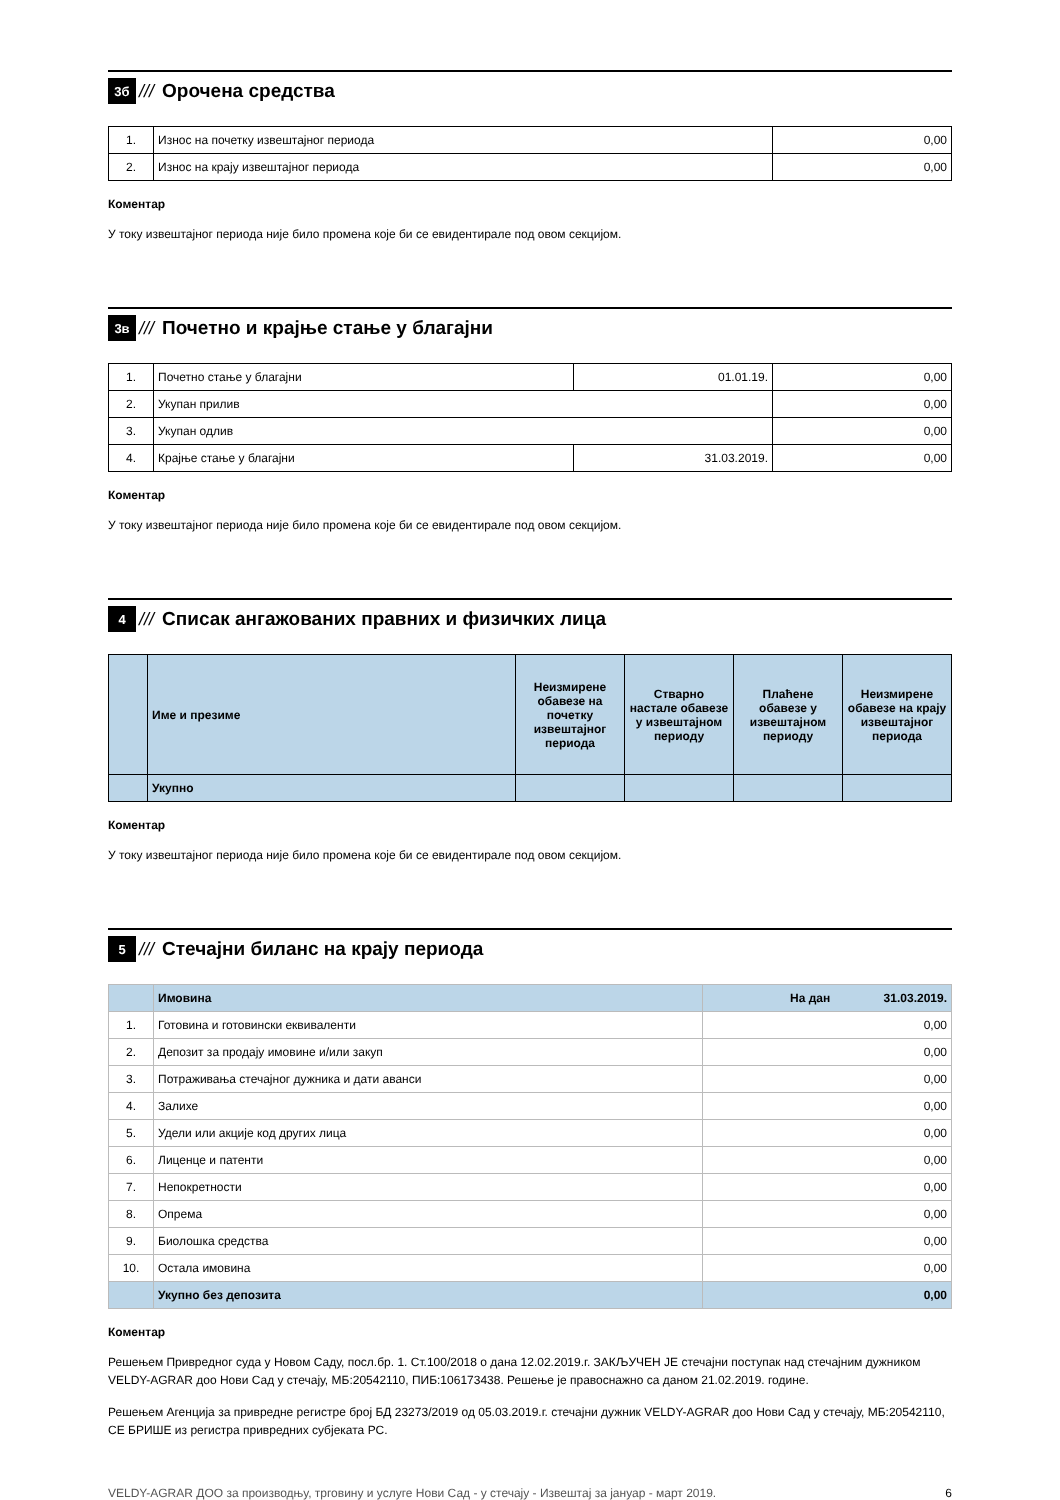3б
/// Орочена средства
| 1. | Износ на почетку извештајног периода | 0,00 |
| 2. | Износ на крају извештајног периода | 0,00 |
Коментар
У току извештајног периода није било промена које би се евидентирале под овом секцијом.
3в
///
Почетно и крајње стање у благајни
| 1. | Почетно стање у благајни | 01.01.19. | 0,00 |
| 2. | Укупан прилив | | 0,00 |
| 3. | Укупан одлив | | 0,00 |
| 4. | Крајње стање у благајни | 31.03.2019. | 0,00 |
Коментар
У току извештајног периода није било промена које би се евидентирале под овом секцијом.
4
///
Списак ангажованих правних и физичких лица
| | Име и презиме | Неизмирене обавезе на почетку извештајног периода | Стварно настале обавезе у извештајном периоду | Плаћене обавезе у извештајном периоду | Неизмирене обавезе на крају извештајног периода |
| --- | --- | --- | --- | --- | --- |
| | Укупно | | | | |
Коментар
У току извештајног периода није било промена које би се евидентирале под овом секцијом.
5
///
Стечајни биланс на крају периода
| | Имовина | На дан 31.03.2019. |
| 1. | Готовина и готовински еквиваленти | 0,00 |
| 2. | Депозит за продају имовине и/или закуп | 0,00 |
| 3. | Потраживања стечајног дужника и дати аванси | 0,00 |
| 4. | Залихе | 0,00 |
| 5. | Удели или акције код других лица | 0,00 |
| 6. | Лиценце и патенти | 0,00 |
| 7. | Непокретности | 0,00 |
| 8. | Опрема | 0,00 |
| 9. | Биолошка средства | 0,00 |
| 10. | Остала имовина | 0,00 |
| | Укупно без депозита | 0,00 |
Коментар
Решењем Привредног суда у Новом Саду, посл.бр. 1. Ст.100/2018 о дана 12.02.2019.г. ЗАКЉУЧЕН ЈЕ стечајни поступак над стечајним дужником VELDY-AGRAR доо Нови Сад у стечају, МБ:20542110, ПИБ:106173438. Решење је правоснажно са даном 21.02.2019. године.
Решењем Агенција за привредне регистре број БД 23273/2019 од 05.03.2019.г. стечајни дужник VELDY-AGRAR доо Нови Сад у стечају, МБ:20542110, СЕ БРИШЕ из регистра привредних субјеката РС.
VELDY-AGRAR ДОО за производњу, трговину и услуге Нови Сад - у стечају - Извештај за јануар - март 2019. 6